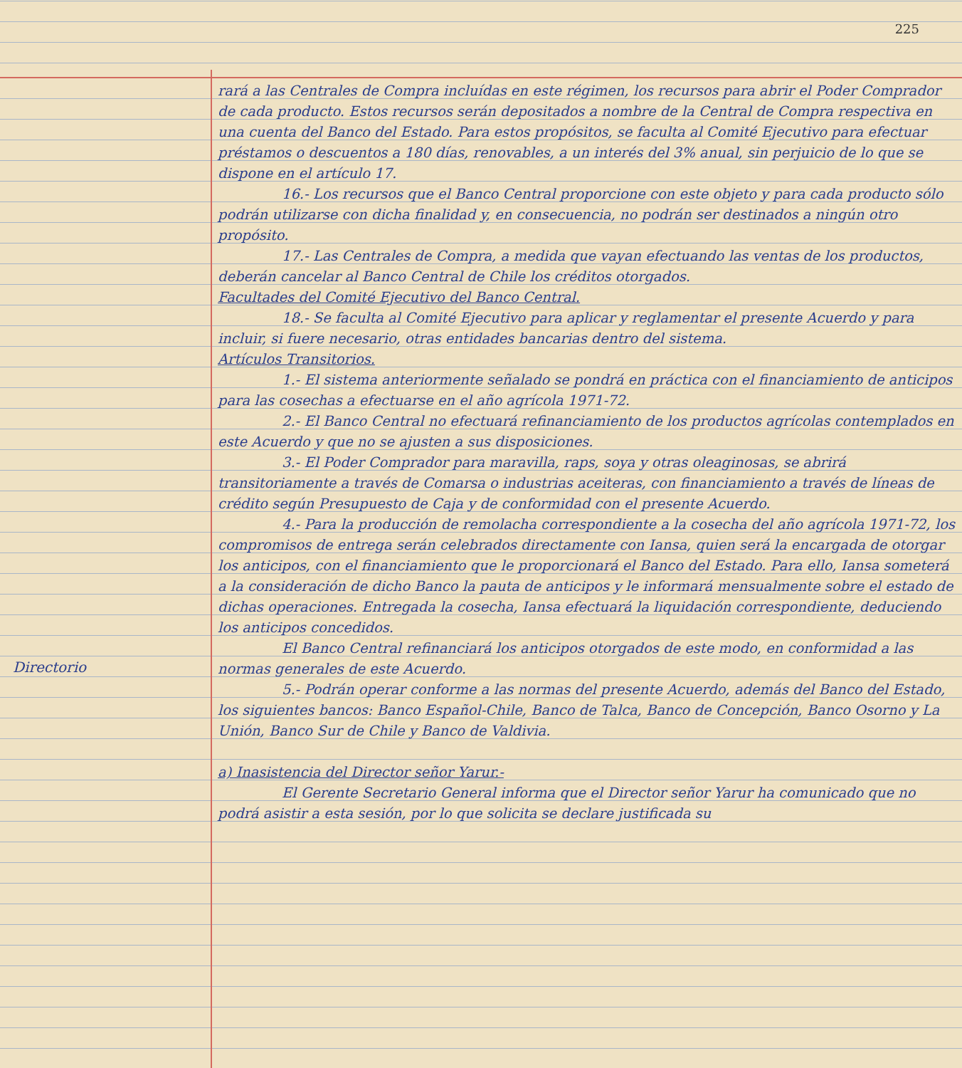225
Directorio
rará a las Centrales de Compra incluídas en este régimen, los recursos para abrir el Poder Comprador de cada producto. Estos recursos serán depositados a nombre de la Central de Compra respectiva en una cuenta del Banco del Estado. Para estos propósitos, se faculta al Comité Ejecutivo para efectuar préstamos o descuentos a 180 días, renovables, a un interés del 3% anual, sin perjuicio de lo que se dispone en el artículo 17.
16.- Los recursos que el Banco Central proporcione con este objeto y para cada producto sólo podrán utilizarse con dicha finalidad y, en consecuencia, no podrán ser destinados a ningún otro propósito.
17.- Las Centrales de Compra, a medida que vayan efectuando las ventas de los productos, deberán cancelar al Banco Central de Chile los créditos otorgados.
Facultades del Comité Ejecutivo del Banco Central.
18.- Se faculta al Comité Ejecutivo para aplicar y reglamentar el presente Acuerdo y para incluir, si fuere necesario, otras entidades bancarias dentro del sistema.
Artículos Transitorios.
1.- El sistema anteriormente señalado se pondrá en práctica con el financiamiento de anticipos para las cosechas a efectuarse en el año agrícola 1971-72.
2.- El Banco Central no efectuará refinanciamiento de los productos agrícolas contemplados en este Acuerdo y que no se ajusten a sus disposiciones.
3.- El Poder Comprador para maravilla, raps, soya y otras oleaginosas, se abrirá transitoriamente a través de Comarsa o industrias aceiteras, con financiamiento a través de líneas de crédito según Presupuesto de Caja y de conformidad con el presente Acuerdo.
4.- Para la producción de remolacha correspondiente a la cosecha del año agrícola 1971-72, los compromisos de entrega serán celebrados directamente con Iansa, quien será la encargada de otorgar los anticipos, con el financiamiento que le proporcionará el Banco del Estado. Para ello, Iansa someterá a la consideración de dicho Banco la pauta de anticipos y le informará mensualmente sobre el estado de dichas operaciones. Entregada la cosecha, Iansa efectuará la liquidación correspondiente, deduciendo los anticipos concedidos.
El Banco Central refinanciará los anticipos otorgados de este modo, en conformidad a las normas generales de este Acuerdo.
5.- Podrán operar conforme a las normas del presente Acuerdo, además del Banco del Estado, los siguientes bancos: Banco Español-Chile, Banco de Talca, Banco de Concepción, Banco Osorno y La Unión, Banco Sur de Chile y Banco de Valdivia.
a) Inasistencia del Director señor Yarur.-
El Gerente Secretario General informa que el Director señor Yarur ha comunicado que no podrá asistir a esta sesión, por lo que solicita se declare justificada su